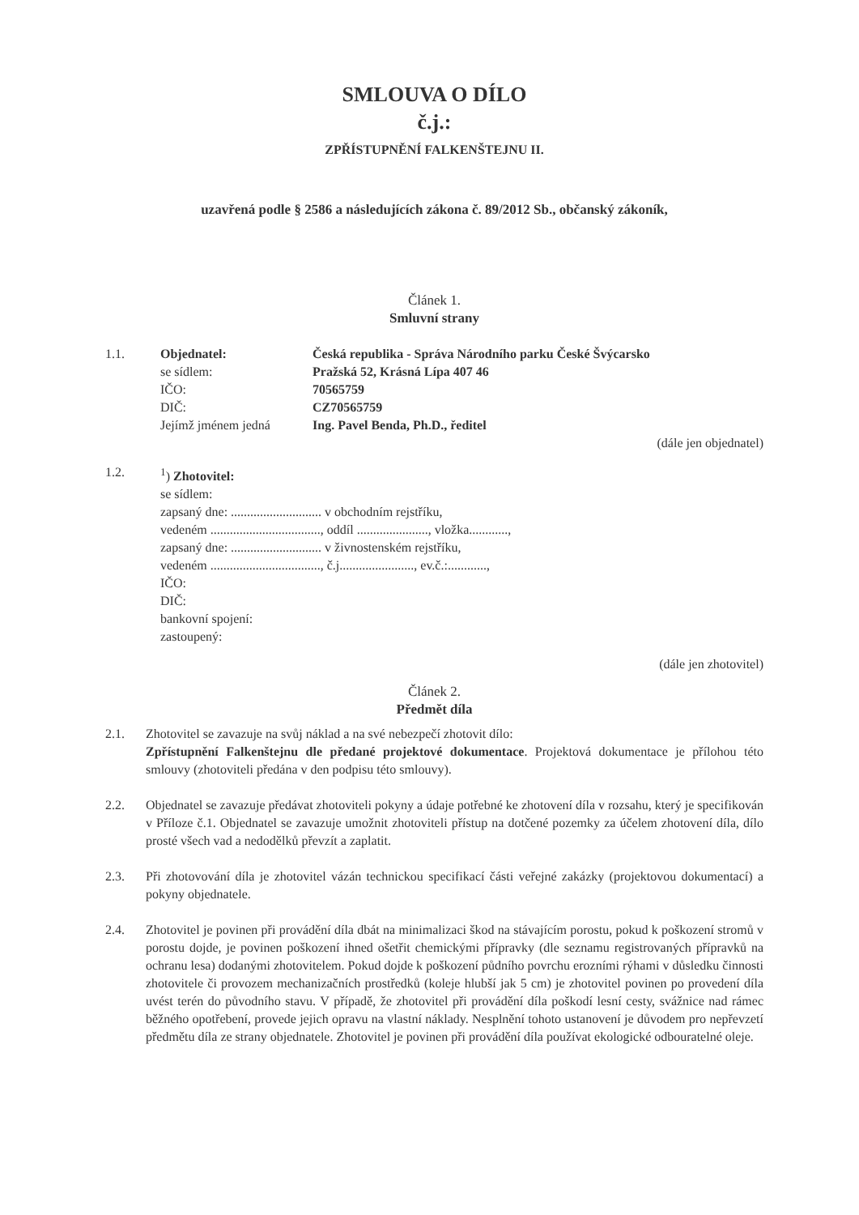SMLOUVA O DÍLO
č.j.:
ZPŘÍSTUPNĚNÍ FALKENŠTEJNU II.
uzavřená podle § 2586 a následujících zákona č. 89/2012 Sb., občanský zákoník,
Článek 1.
Smluvní strany
1.1. Objednatel: Česká republika - Správa Národního parku České Švýcarsko
se sídlem: Pražská 52, Krásná Lípa 407 46
IČO: 70565759
DIČ: CZ70565759
Jejímž jménem jedná Ing. Pavel Benda, Ph.D., ředitel
(dále jen objednatel)
1.2. <sup>1</sup>) Zhotovitel:
se sídlem:
zapsaný dne: ............................ v obchodním rejstříku,
vedeném .................................., oddíl ......................, vložka............,
zapsaný dne: ............................ v živnostenském rejstříku,
vedeném .................................., č.j......................., ev.č.:............,
IČO:
DIČ:
bankovní spojení:
zastoupený:
(dále jen zhotovitel)
Článek 2.
Předmět díla
2.1. Zhotovitel se zavazuje na svůj náklad a na své nebezpečí zhotovit dílo:
Zpřístupnění Falkenštejnu dle předané projektové dokumentace. Projektová dokumentace je přílohou této smlouvy (zhotoviteli předána v den podpisu této smlouvy).
2.2. Objednatel se zavazuje předávat zhotoviteli pokyny a údaje potřebné ke zhotovení díla v rozsahu, který je specifikován v Příloze č.1. Objednatel se zavazuje umožnit zhotoviteli přístup na dotčené pozemky za účelem zhotovení díla, dílo prosté všech vad a nedodělků převzít a zaplatit.
2.3. Při zhotovování díla je zhotovitel vázán technickou specifikací části veřejné zakázky (projektovou dokumentací) a pokyny objednatele.
2.4. Zhotovitel je povinen při provádění díla dbát na minimalizaci škod na stávajícím porostu, pokud k poškození stromů v porostu dojde, je povinen poškození ihned ošetřit chemickými přípravky (dle seznamu registrovaných přípravků na ochranu lesa) dodanými zhotovitelem. Pokud dojde k poškození půdního povrchu erozními rýhami v důsledku činnosti zhotovitele či provozem mechanizačních prostředků (koleje hlubší jak 5 cm) je zhotovitel povinen po provedení díla uvést terén do původního stavu. V případě, že zhotovitel při provádění díla poškodí lesní cesty, svážnice nad rámec běžného opotřebení, provede jejich opravu na vlastní náklady. Nesplnění tohoto ustanovení je důvodem pro nepřevzetí předmětu díla ze strany objednatele. Zhotovitel je povinen při provádění díla používat ekologické odbouratelné oleje.